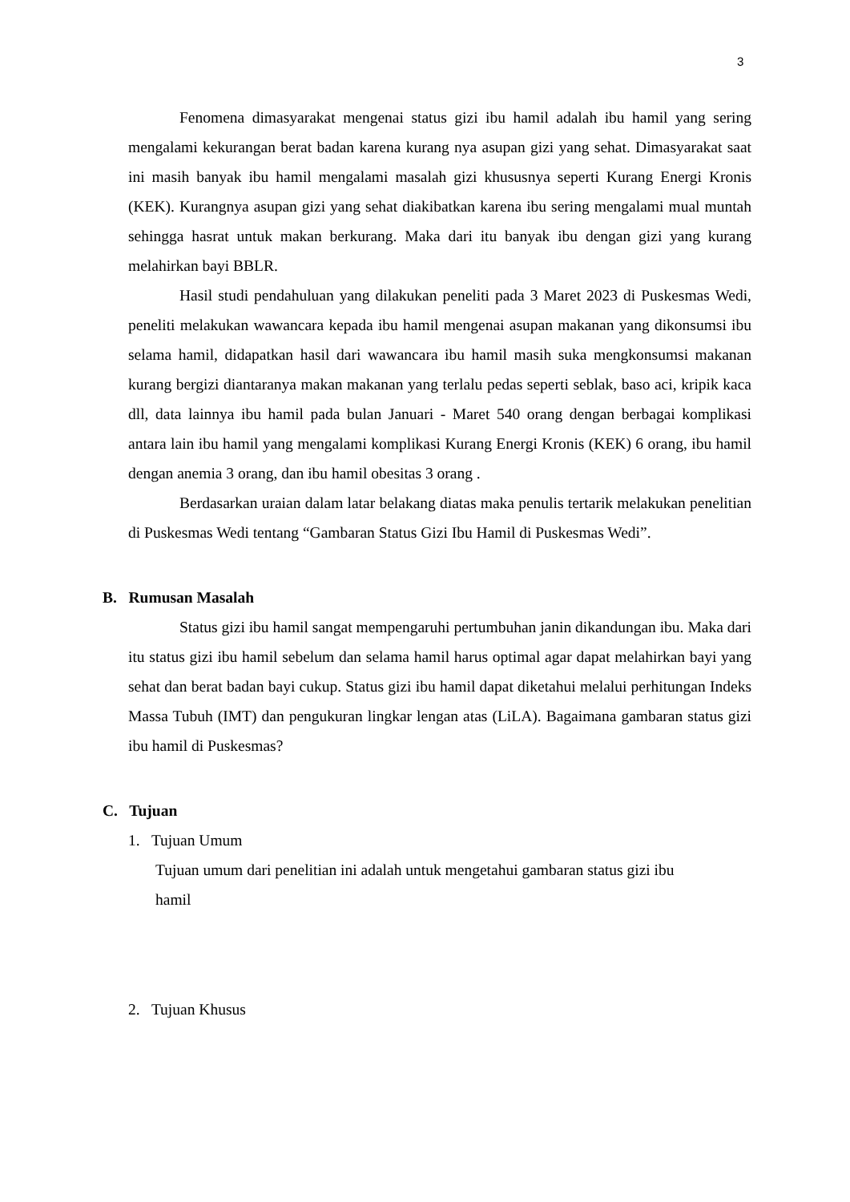3
Fenomena dimasyarakat mengenai status gizi ibu hamil adalah ibu hamil yang sering mengalami kekurangan berat badan karena kurang nya asupan gizi yang sehat. Dimasyarakat saat ini masih banyak ibu hamil mengalami masalah gizi khususnya seperti Kurang Energi Kronis (KEK). Kurangnya asupan gizi yang sehat diakibatkan karena ibu sering mengalami mual muntah sehingga hasrat untuk makan berkurang. Maka dari itu banyak ibu dengan gizi yang kurang melahirkan bayi BBLR.
Hasil studi pendahuluan yang dilakukan peneliti pada 3 Maret 2023 di Puskesmas Wedi, peneliti melakukan wawancara kepada ibu hamil mengenai asupan makanan yang dikonsumsi ibu selama hamil, didapatkan hasil dari wawancara ibu hamil masih suka mengkonsumsi makanan kurang bergizi diantaranya makan makanan yang terlalu pedas seperti seblak, baso aci, kripik kaca dll, data lainnya ibu hamil pada bulan Januari - Maret 540 orang dengan berbagai komplikasi antara lain ibu hamil yang mengalami komplikasi Kurang Energi Kronis (KEK) 6 orang, ibu hamil dengan anemia 3 orang, dan ibu hamil obesitas 3 orang .
Berdasarkan uraian dalam latar belakang diatas maka penulis tertarik melakukan penelitian di Puskesmas Wedi tentang “Gambaran Status Gizi Ibu Hamil di Puskesmas Wedi”.
B. Rumusan Masalah
Status gizi ibu hamil sangat mempengaruhi pertumbuhan janin dikandungan ibu. Maka dari itu status gizi ibu hamil sebelum dan selama hamil harus optimal agar dapat melahirkan bayi yang sehat dan berat badan bayi cukup. Status gizi ibu hamil dapat diketahui melalui perhitungan Indeks Massa Tubuh (IMT) dan pengukuran lingkar lengan atas (LiLA). Bagaimana gambaran status gizi ibu hamil di Puskesmas?
C. Tujuan
1. Tujuan Umum
Tujuan umum dari penelitian ini adalah untuk mengetahui gambaran status gizi ibu
hamil
2. Tujuan Khusus